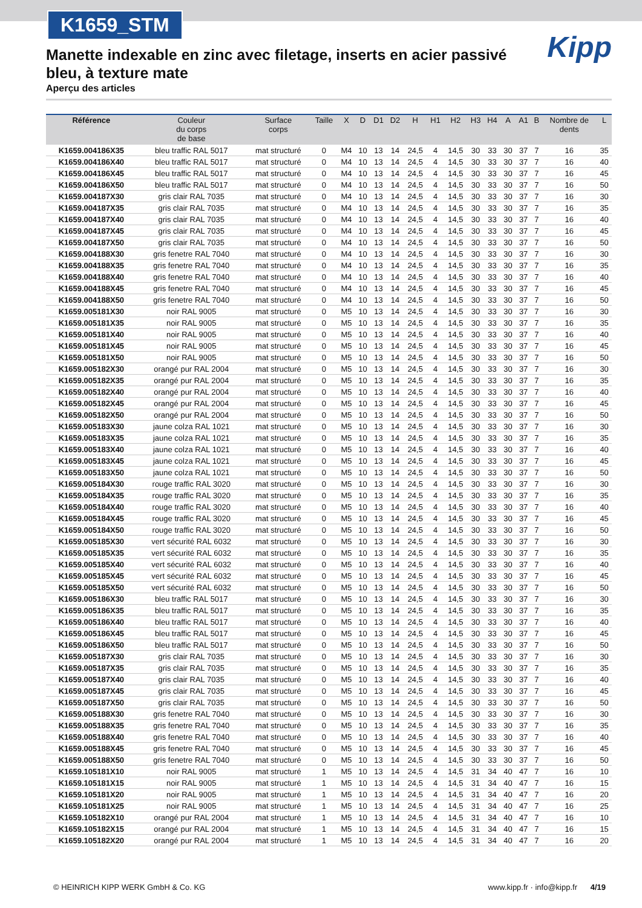K1659_STM
Kipp
Manette indexable en zinc avec filetage, inserts en acier passivé bleu, à texture mate
Aperçu des articles
| Référence | Couleur du corps de base | Surface corps | Taille | X | D | D1 | D2 | H | H1 | H2 | H3 | H4 | A | A1 | B | Nombre de dents | L |
| --- | --- | --- | --- | --- | --- | --- | --- | --- | --- | --- | --- | --- | --- | --- | --- | --- | --- |
| K1659.004186X35 | bleu traffic RAL 5017 | mat structuré | 0 | M4 | 10 | 13 | 14 | 24,5 | 4 | 14,5 | 30 | 33 | 30 | 37 | 7 | 16 | 35 |
| K1659.004186X40 | bleu traffic RAL 5017 | mat structuré | 0 | M4 | 10 | 13 | 14 | 24,5 | 4 | 14,5 | 30 | 33 | 30 | 37 | 7 | 16 | 40 |
| K1659.004186X45 | bleu traffic RAL 5017 | mat structuré | 0 | M4 | 10 | 13 | 14 | 24,5 | 4 | 14,5 | 30 | 33 | 30 | 37 | 7 | 16 | 45 |
| K1659.004186X50 | bleu traffic RAL 5017 | mat structuré | 0 | M4 | 10 | 13 | 14 | 24,5 | 4 | 14,5 | 30 | 33 | 30 | 37 | 7 | 16 | 50 |
| K1659.004187X30 | gris clair RAL 7035 | mat structuré | 0 | M4 | 10 | 13 | 14 | 24,5 | 4 | 14,5 | 30 | 33 | 30 | 37 | 7 | 16 | 30 |
| K1659.004187X35 | gris clair RAL 7035 | mat structuré | 0 | M4 | 10 | 13 | 14 | 24,5 | 4 | 14,5 | 30 | 33 | 30 | 37 | 7 | 16 | 35 |
| K1659.004187X40 | gris clair RAL 7035 | mat structuré | 0 | M4 | 10 | 13 | 14 | 24,5 | 4 | 14,5 | 30 | 33 | 30 | 37 | 7 | 16 | 40 |
| K1659.004187X45 | gris clair RAL 7035 | mat structuré | 0 | M4 | 10 | 13 | 14 | 24,5 | 4 | 14,5 | 30 | 33 | 30 | 37 | 7 | 16 | 45 |
| K1659.004187X50 | gris clair RAL 7035 | mat structuré | 0 | M4 | 10 | 13 | 14 | 24,5 | 4 | 14,5 | 30 | 33 | 30 | 37 | 7 | 16 | 50 |
| K1659.004188X30 | gris fenetre RAL 7040 | mat structuré | 0 | M4 | 10 | 13 | 14 | 24,5 | 4 | 14,5 | 30 | 33 | 30 | 37 | 7 | 16 | 30 |
| K1659.004188X35 | gris fenetre RAL 7040 | mat structuré | 0 | M4 | 10 | 13 | 14 | 24,5 | 4 | 14,5 | 30 | 33 | 30 | 37 | 7 | 16 | 35 |
| K1659.004188X40 | gris fenetre RAL 7040 | mat structuré | 0 | M4 | 10 | 13 | 14 | 24,5 | 4 | 14,5 | 30 | 33 | 30 | 37 | 7 | 16 | 40 |
| K1659.004188X45 | gris fenetre RAL 7040 | mat structuré | 0 | M4 | 10 | 13 | 14 | 24,5 | 4 | 14,5 | 30 | 33 | 30 | 37 | 7 | 16 | 45 |
| K1659.004188X50 | gris fenetre RAL 7040 | mat structuré | 0 | M4 | 10 | 13 | 14 | 24,5 | 4 | 14,5 | 30 | 33 | 30 | 37 | 7 | 16 | 50 |
| K1659.005181X30 | noir RAL 9005 | mat structuré | 0 | M5 | 10 | 13 | 14 | 24,5 | 4 | 14,5 | 30 | 33 | 30 | 37 | 7 | 16 | 30 |
| K1659.005181X35 | noir RAL 9005 | mat structuré | 0 | M5 | 10 | 13 | 14 | 24,5 | 4 | 14,5 | 30 | 33 | 30 | 37 | 7 | 16 | 35 |
| K1659.005181X40 | noir RAL 9005 | mat structuré | 0 | M5 | 10 | 13 | 14 | 24,5 | 4 | 14,5 | 30 | 33 | 30 | 37 | 7 | 16 | 40 |
| K1659.005181X45 | noir RAL 9005 | mat structuré | 0 | M5 | 10 | 13 | 14 | 24,5 | 4 | 14,5 | 30 | 33 | 30 | 37 | 7 | 16 | 45 |
| K1659.005181X50 | noir RAL 9005 | mat structuré | 0 | M5 | 10 | 13 | 14 | 24,5 | 4 | 14,5 | 30 | 33 | 30 | 37 | 7 | 16 | 50 |
| K1659.005182X30 | orangé pur RAL 2004 | mat structuré | 0 | M5 | 10 | 13 | 14 | 24,5 | 4 | 14,5 | 30 | 33 | 30 | 37 | 7 | 16 | 30 |
| K1659.005182X35 | orangé pur RAL 2004 | mat structuré | 0 | M5 | 10 | 13 | 14 | 24,5 | 4 | 14,5 | 30 | 33 | 30 | 37 | 7 | 16 | 35 |
| K1659.005182X40 | orangé pur RAL 2004 | mat structuré | 0 | M5 | 10 | 13 | 14 | 24,5 | 4 | 14,5 | 30 | 33 | 30 | 37 | 7 | 16 | 40 |
| K1659.005182X45 | orangé pur RAL 2004 | mat structuré | 0 | M5 | 10 | 13 | 14 | 24,5 | 4 | 14,5 | 30 | 33 | 30 | 37 | 7 | 16 | 45 |
| K1659.005182X50 | orangé pur RAL 2004 | mat structuré | 0 | M5 | 10 | 13 | 14 | 24,5 | 4 | 14,5 | 30 | 33 | 30 | 37 | 7 | 16 | 50 |
| K1659.005183X30 | jaune colza RAL 1021 | mat structuré | 0 | M5 | 10 | 13 | 14 | 24,5 | 4 | 14,5 | 30 | 33 | 30 | 37 | 7 | 16 | 30 |
| K1659.005183X35 | jaune colza RAL 1021 | mat structuré | 0 | M5 | 10 | 13 | 14 | 24,5 | 4 | 14,5 | 30 | 33 | 30 | 37 | 7 | 16 | 35 |
| K1659.005183X40 | jaune colza RAL 1021 | mat structuré | 0 | M5 | 10 | 13 | 14 | 24,5 | 4 | 14,5 | 30 | 33 | 30 | 37 | 7 | 16 | 40 |
| K1659.005183X45 | jaune colza RAL 1021 | mat structuré | 0 | M5 | 10 | 13 | 14 | 24,5 | 4 | 14,5 | 30 | 33 | 30 | 37 | 7 | 16 | 45 |
| K1659.005183X50 | jaune colza RAL 1021 | mat structuré | 0 | M5 | 10 | 13 | 14 | 24,5 | 4 | 14,5 | 30 | 33 | 30 | 37 | 7 | 16 | 50 |
| K1659.005184X30 | rouge traffic RAL 3020 | mat structuré | 0 | M5 | 10 | 13 | 14 | 24,5 | 4 | 14,5 | 30 | 33 | 30 | 37 | 7 | 16 | 30 |
| K1659.005184X35 | rouge traffic RAL 3020 | mat structuré | 0 | M5 | 10 | 13 | 14 | 24,5 | 4 | 14,5 | 30 | 33 | 30 | 37 | 7 | 16 | 35 |
| K1659.005184X40 | rouge traffic RAL 3020 | mat structuré | 0 | M5 | 10 | 13 | 14 | 24,5 | 4 | 14,5 | 30 | 33 | 30 | 37 | 7 | 16 | 40 |
| K1659.005184X45 | rouge traffic RAL 3020 | mat structuré | 0 | M5 | 10 | 13 | 14 | 24,5 | 4 | 14,5 | 30 | 33 | 30 | 37 | 7 | 16 | 45 |
| K1659.005184X50 | rouge traffic RAL 3020 | mat structuré | 0 | M5 | 10 | 13 | 14 | 24,5 | 4 | 14,5 | 30 | 33 | 30 | 37 | 7 | 16 | 50 |
| K1659.005185X30 | vert sécurité RAL 6032 | mat structuré | 0 | M5 | 10 | 13 | 14 | 24,5 | 4 | 14,5 | 30 | 33 | 30 | 37 | 7 | 16 | 30 |
| K1659.005185X35 | vert sécurité RAL 6032 | mat structuré | 0 | M5 | 10 | 13 | 14 | 24,5 | 4 | 14,5 | 30 | 33 | 30 | 37 | 7 | 16 | 35 |
| K1659.005185X40 | vert sécurité RAL 6032 | mat structuré | 0 | M5 | 10 | 13 | 14 | 24,5 | 4 | 14,5 | 30 | 33 | 30 | 37 | 7 | 16 | 40 |
| K1659.005185X45 | vert sécurité RAL 6032 | mat structuré | 0 | M5 | 10 | 13 | 14 | 24,5 | 4 | 14,5 | 30 | 33 | 30 | 37 | 7 | 16 | 45 |
| K1659.005185X50 | vert sécurité RAL 6032 | mat structuré | 0 | M5 | 10 | 13 | 14 | 24,5 | 4 | 14,5 | 30 | 33 | 30 | 37 | 7 | 16 | 50 |
| K1659.005186X30 | bleu traffic RAL 5017 | mat structuré | 0 | M5 | 10 | 13 | 14 | 24,5 | 4 | 14,5 | 30 | 33 | 30 | 37 | 7 | 16 | 30 |
| K1659.005186X35 | bleu traffic RAL 5017 | mat structuré | 0 | M5 | 10 | 13 | 14 | 24,5 | 4 | 14,5 | 30 | 33 | 30 | 37 | 7 | 16 | 35 |
| K1659.005186X40 | bleu traffic RAL 5017 | mat structuré | 0 | M5 | 10 | 13 | 14 | 24,5 | 4 | 14,5 | 30 | 33 | 30 | 37 | 7 | 16 | 40 |
| K1659.005186X45 | bleu traffic RAL 5017 | mat structuré | 0 | M5 | 10 | 13 | 14 | 24,5 | 4 | 14,5 | 30 | 33 | 30 | 37 | 7 | 16 | 45 |
| K1659.005186X50 | bleu traffic RAL 5017 | mat structuré | 0 | M5 | 10 | 13 | 14 | 24,5 | 4 | 14,5 | 30 | 33 | 30 | 37 | 7 | 16 | 50 |
| K1659.005187X30 | gris clair RAL 7035 | mat structuré | 0 | M5 | 10 | 13 | 14 | 24,5 | 4 | 14,5 | 30 | 33 | 30 | 37 | 7 | 16 | 30 |
| K1659.005187X35 | gris clair RAL 7035 | mat structuré | 0 | M5 | 10 | 13 | 14 | 24,5 | 4 | 14,5 | 30 | 33 | 30 | 37 | 7 | 16 | 35 |
| K1659.005187X40 | gris clair RAL 7035 | mat structuré | 0 | M5 | 10 | 13 | 14 | 24,5 | 4 | 14,5 | 30 | 33 | 30 | 37 | 7 | 16 | 40 |
| K1659.005187X45 | gris clair RAL 7035 | mat structuré | 0 | M5 | 10 | 13 | 14 | 24,5 | 4 | 14,5 | 30 | 33 | 30 | 37 | 7 | 16 | 45 |
| K1659.005187X50 | gris clair RAL 7035 | mat structuré | 0 | M5 | 10 | 13 | 14 | 24,5 | 4 | 14,5 | 30 | 33 | 30 | 37 | 7 | 16 | 50 |
| K1659.005188X30 | gris fenetre RAL 7040 | mat structuré | 0 | M5 | 10 | 13 | 14 | 24,5 | 4 | 14,5 | 30 | 33 | 30 | 37 | 7 | 16 | 30 |
| K1659.005188X35 | gris fenetre RAL 7040 | mat structuré | 0 | M5 | 10 | 13 | 14 | 24,5 | 4 | 14,5 | 30 | 33 | 30 | 37 | 7 | 16 | 35 |
| K1659.005188X40 | gris fenetre RAL 7040 | mat structuré | 0 | M5 | 10 | 13 | 14 | 24,5 | 4 | 14,5 | 30 | 33 | 30 | 37 | 7 | 16 | 40 |
| K1659.005188X45 | gris fenetre RAL 7040 | mat structuré | 0 | M5 | 10 | 13 | 14 | 24,5 | 4 | 14,5 | 30 | 33 | 30 | 37 | 7 | 16 | 45 |
| K1659.005188X50 | gris fenetre RAL 7040 | mat structuré | 0 | M5 | 10 | 13 | 14 | 24,5 | 4 | 14,5 | 30 | 33 | 30 | 37 | 7 | 16 | 50 |
| K1659.105181X10 | noir RAL 9005 | mat structuré | 1 | M5 | 10 | 13 | 14 | 24,5 | 4 | 14,5 | 31 | 34 | 40 | 47 | 7 | 16 | 10 |
| K1659.105181X15 | noir RAL 9005 | mat structuré | 1 | M5 | 10 | 13 | 14 | 24,5 | 4 | 14,5 | 31 | 34 | 40 | 47 | 7 | 16 | 15 |
| K1659.105181X20 | noir RAL 9005 | mat structuré | 1 | M5 | 10 | 13 | 14 | 24,5 | 4 | 14,5 | 31 | 34 | 40 | 47 | 7 | 16 | 20 |
| K1659.105181X25 | noir RAL 9005 | mat structuré | 1 | M5 | 10 | 13 | 14 | 24,5 | 4 | 14,5 | 31 | 34 | 40 | 47 | 7 | 16 | 25 |
| K1659.105182X10 | orangé pur RAL 2004 | mat structuré | 1 | M5 | 10 | 13 | 14 | 24,5 | 4 | 14,5 | 31 | 34 | 40 | 47 | 7 | 16 | 10 |
| K1659.105182X15 | orangé pur RAL 2004 | mat structuré | 1 | M5 | 10 | 13 | 14 | 24,5 | 4 | 14,5 | 31 | 34 | 40 | 47 | 7 | 16 | 15 |
| K1659.105182X20 | orangé pur RAL 2004 | mat structuré | 1 | M5 | 10 | 13 | 14 | 24,5 | 4 | 14,5 | 31 | 34 | 40 | 47 | 7 | 16 | 20 |
© HEINRICH KIPP WERK GmbH & Co. KG www.kipp.fr · info@kipp.fr 4/19